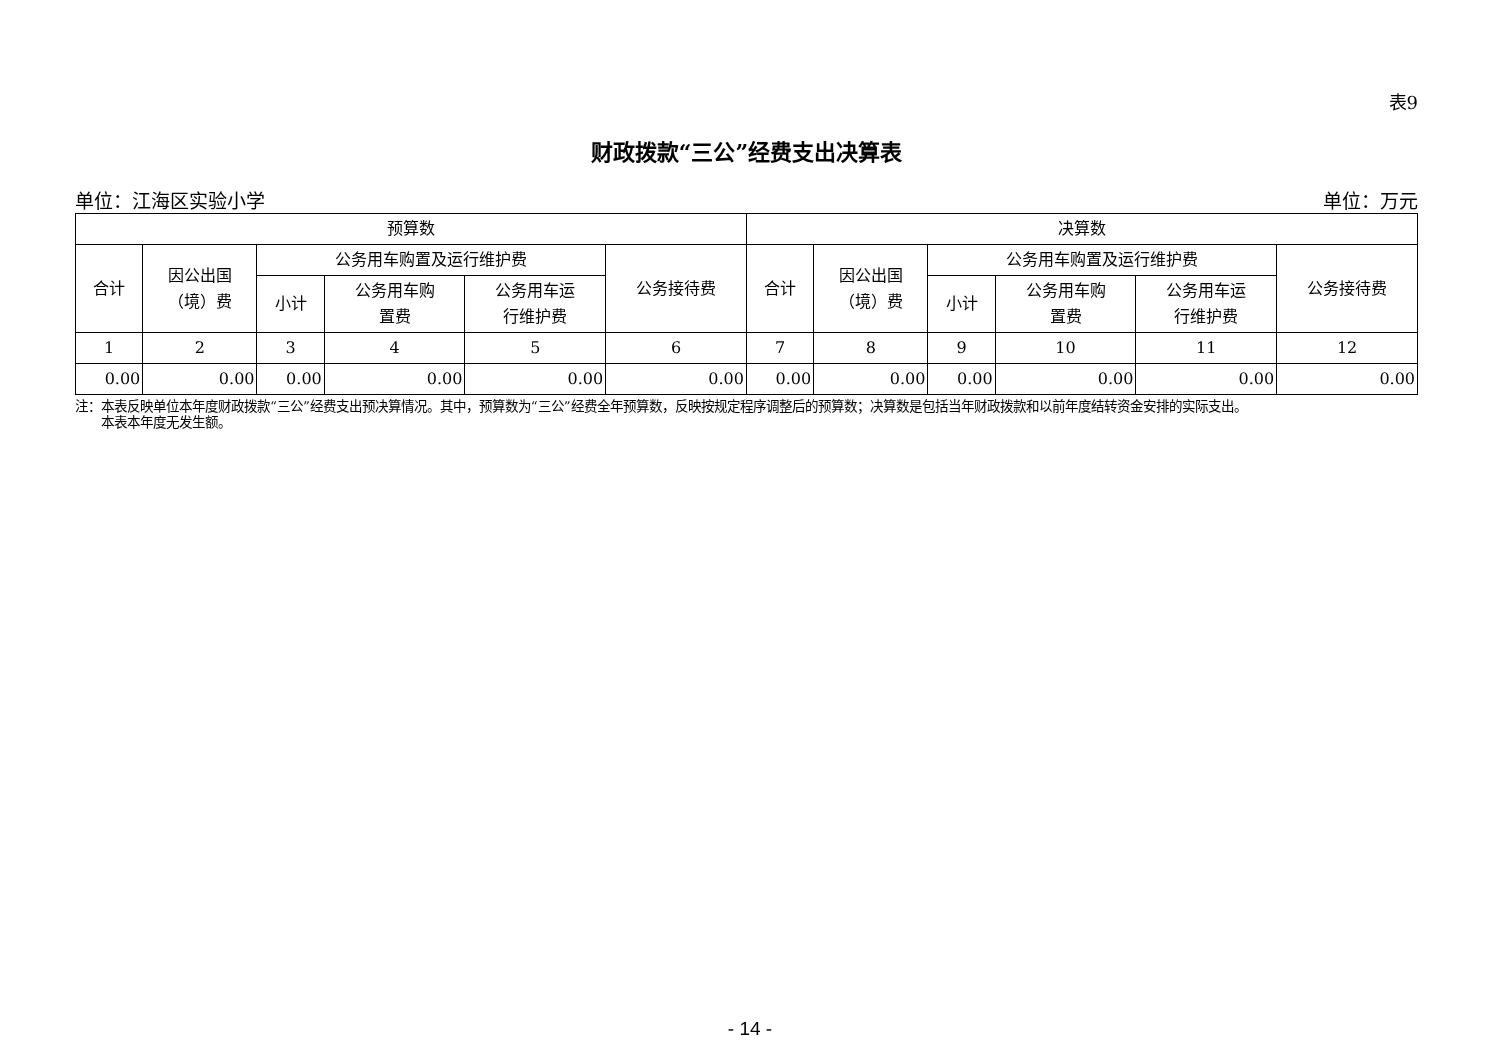表9
财政拨款“三公”经费支出决算表
单位：江海区实验小学 单位：万元
| 预算数 | | | | | | 决算数 | | | | | |
| --- | --- | --- | --- | --- | --- | --- | --- | --- | --- | --- | --- |
| 合计 | 因公出国 （境）费 | 公务用车购置及运行维护费 | | | 公务接待费 | 合计 | 因公出国 （境）费 | 公务用车购置及运行维护费 | | | 公务接待费 |
| | | 小计 | 公务用车购 置费 | 公务用车运 行维护费 | | | | 小计 | 公务用车购 置费 | 公务用车运 行维护费 | |
| 1 | 2 | 3 | 4 | 5 | 6 | 7 | 8 | 9 | 10 | 11 | 12 |
| 0.00 | 0.00 | 0.00 | 0.00 | 0.00 | 0.00 | 0.00 | 0.00 | 0.00 | 0.00 | 0.00 | 0.00 |
注：本表反映单位本年度财政拨款“三公”经费支出预决算情况。其中，预算数为“三公”经费全年预算数，反映按规定程序调整后的预算数；决算数是包括当年财政拨款和以前年度结转资金安排的实际支出。
本表本年度无发生额。
- 14 -